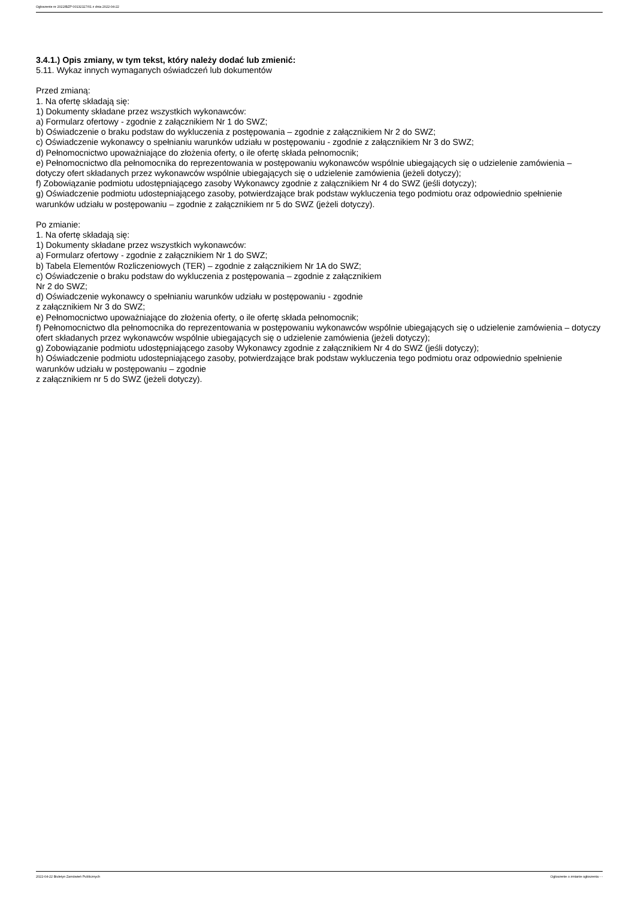Ogłoszenie nr 2022/BZP 00132117/01 z dnia 2022-04-22
3.4.1.) Opis zmiany, w tym tekst, który należy dodać lub zmienić:
5.11. Wykaz innych wymaganych oświadczeń lub dokumentów
Przed zmianą:
1. Na ofertę składają się:
1) Dokumenty składane przez wszystkich wykonawców:
a) Formularz ofertowy - zgodnie z załącznikiem Nr 1 do SWZ;
b) Oświadczenie o braku podstaw do wykluczenia z postępowania – zgodnie z załącznikiem Nr 2 do SWZ;
c) Oświadczenie wykonawcy o spełnianiu warunków udziału w postępowaniu - zgodnie z załącznikiem Nr 3 do SWZ;
d) Pełnomocnictwo upoważniające do złożenia oferty, o ile ofertę składa pełnomocnik;
e) Pełnomocnictwo dla pełnomocnika do reprezentowania w postępowaniu wykonawców wspólnie ubiegających się o udzielenie zamówienia – dotyczy ofert składanych przez wykonawców wspólnie ubiegających się o udzielenie zamówienia (jeżeli dotyczy);
f) Zobowiązanie podmiotu udostępniającego zasoby Wykonawcy zgodnie z załącznikiem Nr 4 do SWZ (jeśli dotyczy);
g) Oświadczenie podmiotu udostepniającego zasoby, potwierdzające brak podstaw wykluczenia tego podmiotu oraz odpowiednio spełnienie warunków udziału w postępowaniu – zgodnie z załącznikiem nr 5 do SWZ (jeżeli dotyczy).
Po zmianie:
1. Na ofertę składają się:
1) Dokumenty składane przez wszystkich wykonawców:
a) Formularz ofertowy - zgodnie z załącznikiem Nr 1 do SWZ;
b) Tabela Elementów Rozliczeniowych (TER) – zgodnie z załącznikiem Nr 1A do SWZ;
c) Oświadczenie o braku podstaw do wykluczenia z postępowania – zgodnie z załącznikiem
Nr 2 do SWZ;
d) Oświadczenie wykonawcy o spełnianiu warunków udziału w postępowaniu - zgodnie
z załącznikiem Nr 3 do SWZ;
e) Pełnomocnictwo upoważniające do złożenia oferty, o ile ofertę składa pełnomocnik;
f) Pełnomocnictwo dla pełnomocnika do reprezentowania w postępowaniu wykonawców wspólnie ubiegających się o udzielenie zamówienia – dotyczy ofert składanych przez wykonawców wspólnie ubiegających się o udzielenie zamówienia (jeżeli dotyczy);
g) Zobowiązanie podmiotu udostępniającego zasoby Wykonawcy zgodnie z załącznikiem Nr 4 do SWZ (jeśli dotyczy);
h) Oświadczenie podmiotu udostepniającego zasoby, potwierdzające brak podstaw wykluczenia tego podmiotu oraz odpowiednio spełnienie warunków udziału w postępowaniu – zgodnie
z załącznikiem nr 5 do SWZ (jeżeli dotyczy).
2022-04-22 Biuletyn Zamówień Publicznych Ogłoszenie o zmianie ogłoszenia - -